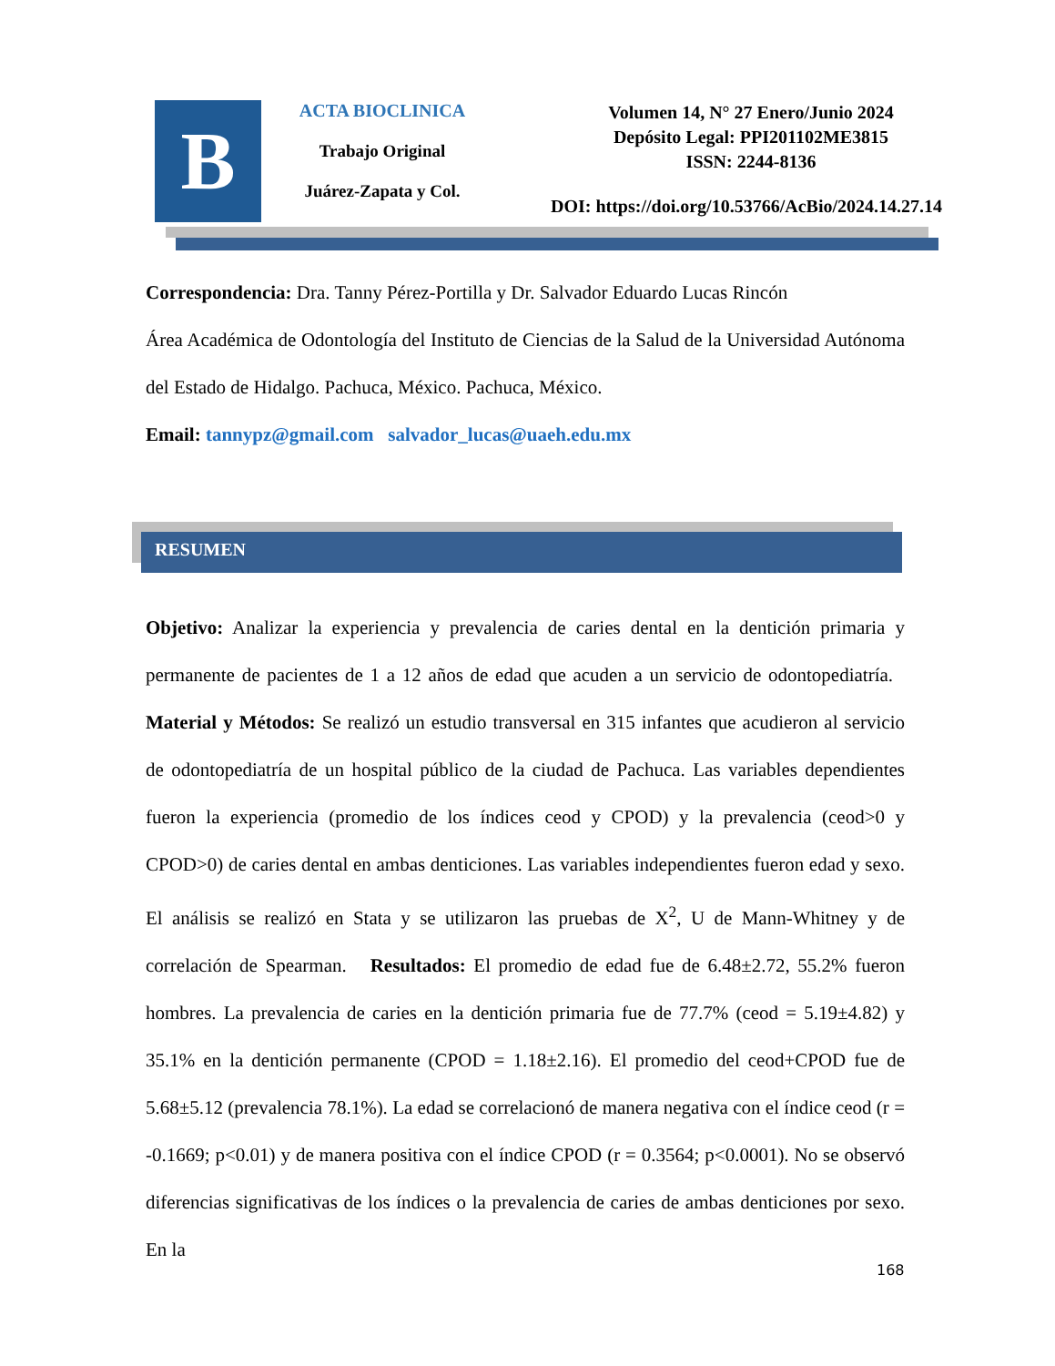B
ACTA BIOCLINICA
Trabajo Original
Juárez-Zapata y Col.
Volumen 14, N° 27 Enero/Junio 2024
Depósito Legal: PPI201102ME3815
ISSN: 2244-8136
DOI: https://doi.org/10.53766/AcBio/2024.14.27.14
Correspondencia: Dra. Tanny Pérez-Portilla y Dr. Salvador Eduardo Lucas Rincón
Área Académica de Odontología del Instituto de Ciencias de la Salud de la Universidad Autónoma del Estado de Hidalgo. Pachuca, México. Pachuca, México.
Email: tannypz@gmail.com salvador_lucas@uaeh.edu.mx
RESUMEN
Objetivo: Analizar la experiencia y prevalencia de caries dental en la dentición primaria y permanente de pacientes de 1 a 12 años de edad que acuden a un servicio de odontopediatría. Material y Métodos: Se realizó un estudio transversal en 315 infantes que acudieron al servicio de odontopediatría de un hospital público de la ciudad de Pachuca. Las variables dependientes fueron la experiencia (promedio de los índices ceod y CPOD) y la prevalencia (ceod>0 y CPOD>0) de caries dental en ambas denticiones. Las variables independientes fueron edad y sexo. El análisis se realizó en Stata y se utilizaron las pruebas de X<sup>2</sup>, U de Mann-Whitney y de correlación de Spearman. Resultados: El promedio de edad fue de 6.48±2.72, 55.2% fueron hombres. La prevalencia de caries en la dentición primaria fue de 77.7% (ceod = 5.19±4.82) y 35.1% en la dentición permanente (CPOD = 1.18±2.16). El promedio del ceod+CPOD fue de 5.68±5.12 (prevalencia 78.1%). La edad se correlacionó de manera negativa con el índice ceod (r = -0.1669; p<0.01) y de manera positiva con el índice CPOD (r = 0.3564; p<0.0001). No se observó diferencias significativas de los índices o la prevalencia de caries de ambas denticiones por sexo. En la
168